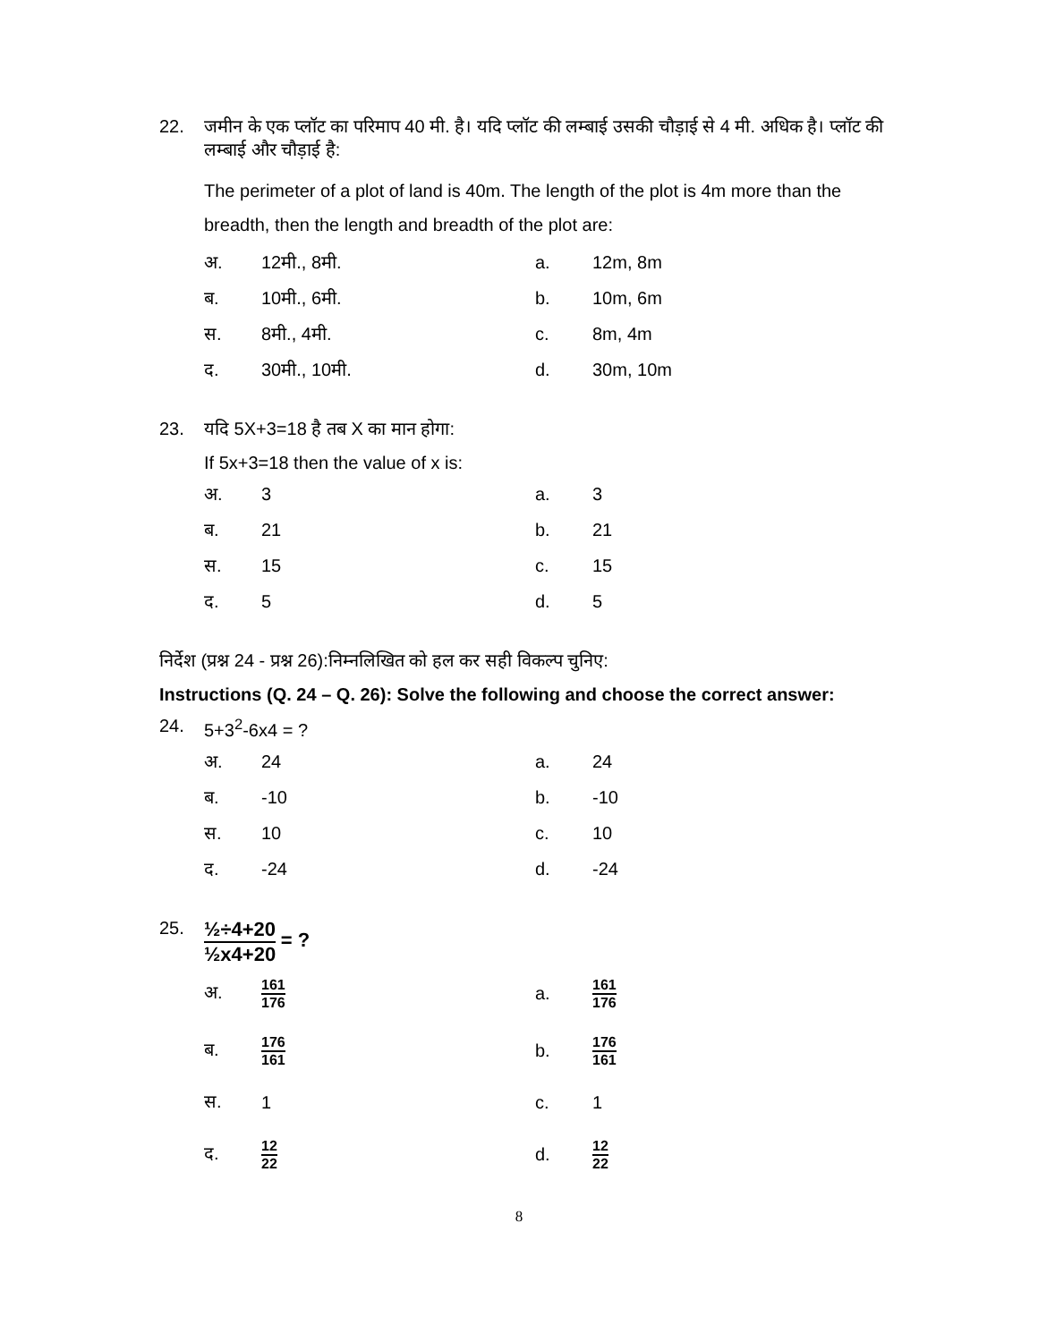22. जमीन के एक प्लॉट का परिमाप 40 मी. है। यदि प्लॉट की लम्बाई उसकी चौड़ाई से 4 मी. अधिक है। प्लॉट की लम्बाई और चौड़ाई है:
The perimeter of a plot of land is 40m. The length of the plot is 4m more than the breadth, then the length and breadth of the plot are:
अ.
12मी., 8मी.
a.
12m, 8m
ब.
10मी., 6मी.
b.
10m, 6m
स.
8मी., 4मी.
c.
8m, 4m
द.
30मी., 10मी.
d.
30m, 10m
23. यदि 5X+3=18 है तब X का मान होगा:
If 5x+3=18 then the value of x is:
अ.
3
a.
3
ब.
21
b.
21
स.
15
c.
15
द.
5
d.
5
निर्देश (प्रश्न 24 - प्रश्न 26):निम्नलिखित को हल कर सही विकल्प चुनिए:
Instructions (Q. 24 – Q. 26): Solve the following and choose the correct answer:
24. 5+3<sup>2</sup>-6x4 = ?
अ.
24
a.
24
ब.
-10
b.
-10
स.
10
c.
10
द.
-24
d.
-24
25. ½÷4+20 ½x4+20 = ?
अ.
161 176
a.
161 176
ब.
176 161
b.
176 161
स.
1
c.
1
द.
12 22
d.
12 22
8